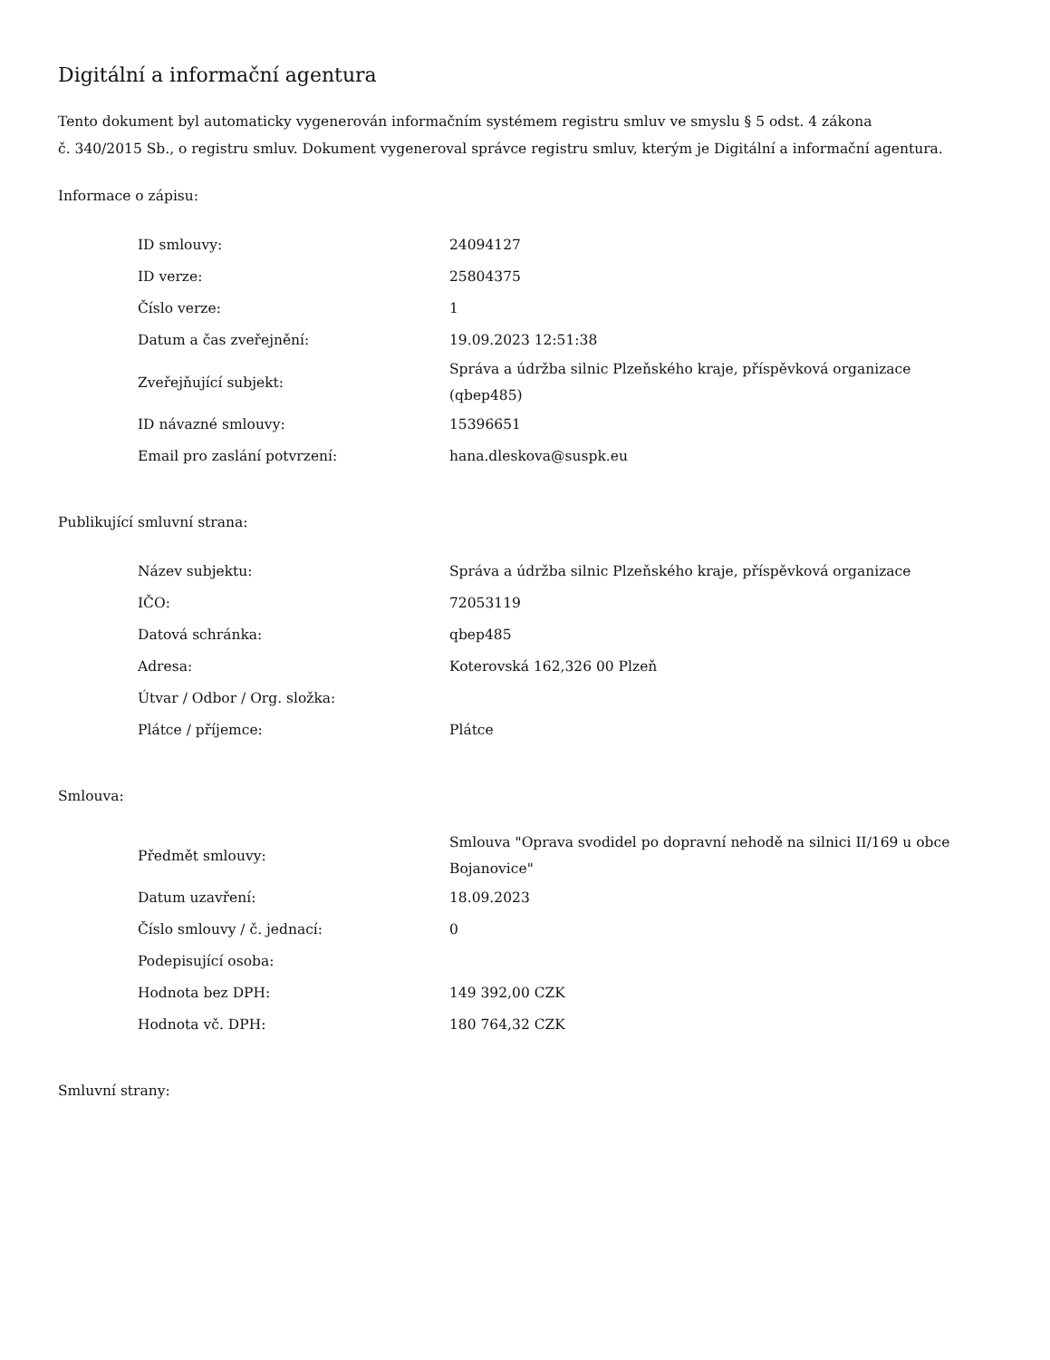Digitální a informační agentura
Tento dokument byl automaticky vygenerován informačním systémem registru smluv ve smyslu § 5 odst. 4 zákona
č. 340/2015 Sb., o registru smluv. Dokument vygeneroval správce registru smluv, kterým je Digitální a informační agentura.
Informace o zápisu:
| ID smlouvy: | 24094127 |
| ID verze: | 25804375 |
| Číslo verze: | 1 |
| Datum a čas zveřejnění: | 19.09.2023 12:51:38 |
| Zveřejňující subjekt: | Správa a údržba silnic Plzeňského kraje, příspěvková organizace (qbep485) |
| ID návazné smlouvy: | 15396651 |
| Email pro zaslání potvrzení: | hana.dleskova@suspk.eu |
Publikující smluvní strana:
| Název subjektu: | Správa a údržba silnic Plzeňského kraje, příspěvková organizace |
| IČO: | 72053119 |
| Datová schránka: | qbep485 |
| Adresa: | Koterovská 162,326 00 Plzeň |
| Útvar / Odbor / Org. složka: | |
| Plátce / příjemce: | Plátce |
Smlouva:
| Předmět smlouvy: | Smlouva "Oprava svodidel po dopravní nehodě na silnici II/169 u obce Bojanovice" |
| Datum uzavření: | 18.09.2023 |
| Číslo smlouvy / č. jednací: | 0 |
| Podepisující osoba: | |
| Hodnota bez DPH: | 149 392,00 CZK |
| Hodnota vč. DPH: | 180 764,32 CZK |
Smluvní strany: